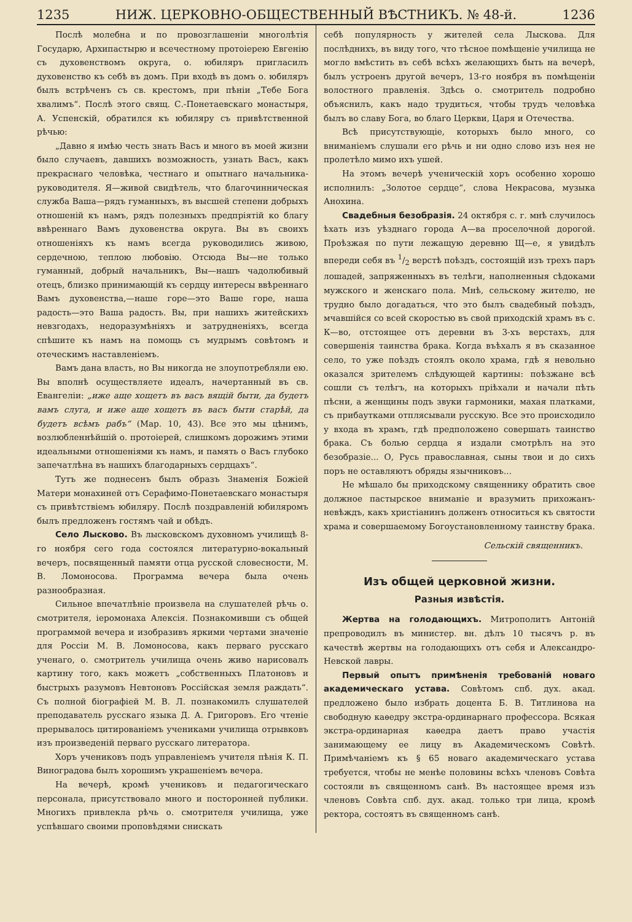1235 НИЖ. ЦЕРКОВНО-ОБЩЕСТВЕННЫЙ ВѢСТНИКЪ. № 48-й. 1236
Послѣ молебна и по провозглашеніи многолѣтія Государю, Архипастырю и всечестному протоіерею Евгенію съ духовенствомъ округа, о. юбиляръ пригласилъ духовенство къ себѣ въ домъ. При входѣ въ домъ о. юбиляръ былъ встрѣченъ съ св. крестомъ, при пѣніи „Тебе Бога хвалимъ“. Послѣ этого свящ. С.-Понетаевскаго монастыря, А. Успенскій, обратился къ юбиляру съ привѣтственной рѣчью:
„Давно я имѣю честь знать Васъ и много въ моей жизни было случаевъ, давшихъ возможность, узнать Васъ, какъ прекраснаго человѣка, честнаго и опытнаго начальника-руководителя. Я—живой свидѣтель, что благочинническая служба Ваша—рядъ гуманныхъ, въ высшей степени добрыхъ отношеній къ намъ, рядъ полезныхъ предпріятій ко благу ввѣреннаго Вамъ духовенства округа. Вы въ своихъ отношеніяхъ къ намъ всегда руководились живою, сердечною, теплою любовію. Отсюда Вы—не только гуманный, добрый начальникъ, Вы—нашъ чадолюбивый отецъ, близко принимающій къ сердцу интересы ввѣреннаго Вамъ духовенства,—наше горе—это Ваше горе, наша радость—это Ваша радость. Вы, при нашихъ житейскихъ невзгодахъ, недоразумѣніяхъ и затрудненіяхъ, всегда спѣшите къ намъ на помощь съ мудрымъ совѣтомъ и отеческимъ наставленіемъ.
Вамъ дана власть, но Вы никогда не злоупотребляли ею. Вы вполнѣ осуществляете идеалъ, начертанный въ св. Евангеліи: „иже аще хощетъ въ васъ вящій быти, да будетъ вамъ слуга, и иже аще хощетъ въ васъ быти старѣй, да будетъ всѣмъ рабъ“ (Мар. 10, 43). Все это мы цѣнимъ, возлюбленнѣйшій о. протоіерей, слишкомъ дорожимъ этими идеальными отношеніями къ намъ, и память о Васъ глубоко запечатлѣна въ нашихъ благодарныхъ сердцахъ“.
Тутъ же поднесенъ былъ образъ Знаменія Божіей Матери монахиней отъ Серафимо-Понетаевскаго монастыря съ привѣтствіемъ юбиляру. Послѣ поздравленій юбиляромъ былъ предложенъ гостямъ чай и обѣдъ.
Село Лысково. Въ лысковскомъ духовномъ училищѣ 8-го ноября сего года состоялся литературно-вокальный вечеръ, посвященный памяти отца русской словесности, М. В. Ломоносова. Программа вечера была очень разнообразная.
Сильное впечатлѣніе произвела на слушателей рѣчь о. смотрителя, іеромонаха Алексія. Познакомивши съ общей программой вечера и изобразивъ яркими чертами значеніе для Россіи М. В. Ломоносова, какъ перваго русскаго ученаго, о. смотритель училища очень живо нарисовалъ картину того, какъ можетъ „собственныхъ Платоновъ и быстрыхъ разумовъ Невтоновъ Россійская земля раждать“. Съ полной біографіей М. В. Л. познакомилъ слушателей преподаватель русскаго языка Д. А. Григоровъ. Его чтеніе прерывалось цитированіемъ учениками училища отрывковъ изъ произведеній перваго русскаго литератора.
Хоръ учениковъ подъ управленіемъ учителя пѣнія К. П. Виноградова былъ хорошимъ украшеніемъ вечера.
На вечерѣ, кромѣ учениковъ и педагогическаго персонала, присутствовало много и посторонней публики. Многихъ привлекла рѣчь о. смотрителя училища, уже успѣвшаго своими проповѣдями снискать
себѣ популярность у жителей села Лыскова. Для послѣднихъ, въ виду того, что тѣсное помѣщеніе училища не могло вмѣстить въ себѣ всѣхъ желающихъ быть на вечерѣ, былъ устроенъ другой вечеръ, 13-го ноября въ помѣщеніи волостного правленія. Здѣсь о. смотритель подробно объяснилъ, какъ надо трудиться, чтобы трудъ человѣка былъ во славу Бога, во благо Церкви, Царя и Отечества.
Всѣ присутствующіе, которыхъ было много, со вниманіемъ слушали его рѣчь и ни одно слово изъ нея не пролетѣло мимо ихъ ушей.
На этомъ вечерѣ ученическій хоръ особенно хорошо исполнилъ: „Золотое сердце“, слова Некрасова, музыка Анохина.
Свадебныя безобразія. 24 октября с. г. мнѣ случилось ѣхать изъ уѣзднаго города А—ва проселочной дорогой. Проѣзжая по пути лежащую деревню Щ—е, я увидѣлъ впереди себя въ 1/2 верстѣ поѣздъ, состоящій изъ трехъ паръ лошадей, запряженныхъ въ телѣги, наполненныя сѣдоками мужского и женскаго пола. Мнѣ, сельскому жителю, не трудно было догадаться, что это былъ свадебный поѣздъ, мчавшійся со всей скоростью въ свой приходскій храмъ въ с. К—во, отстоящее отъ деревни въ 3-хъ верстахъ, для совершенія таинства брака. Когда въѣхалъ я въ сказанное село, то уже поѣздъ стоялъ около храма, гдѣ я невольно оказался зрителемъ слѣдующей картины: поѣзжане всѣ сошли съ телѣгъ, на которыхъ пріѣхали и начали пѣть пѣсни, а женщины подъ звуки гармоники, махая платками, съ прибаутками отплясывали русскую. Все это происходило у входа въ храмъ, гдѣ предположено совершать таинство брака. Съ болью сердца я издали смотрѣлъ на это безобразіе... О, Русь православная, сыны твои и до сихъ поръ не оставляютъ обряды язычниковъ...
Не мѣшало бы приходскому священнику обратить свое должное пастырское вниманіе и вразумить прихожанъ-невѣждъ, какъ христіанинъ долженъ относиться къ святости храма и совершаемому Богоустановленному таинству брака.
Сельскій священникъ.
Изъ общей церковной жизни.
Разныя извѣстія.
Жертва на голодающихъ. Митрополитъ Антоній препроводилъ въ министер. вн. дѣлъ 10 тысячъ р. въ качествѣ жертвы на голодающихъ отъ себя и Александро-Невской лавры.
Первый опытъ примѣненія требованій новаго академическаго устава. Совѣтомъ спб. дух. акад. предложено было избрать доцента Б. В. Титлинова на свободную каѳедру экстра-ординарнаго профессора. Всякая экстра-ординарная каѳедра даетъ право участія занимающему ее лицу въ Академическомъ Совѣтѣ. Примѣчаніемъ къ § 65 новаго академическаго устава требуется, чтобы не менѣе половины всѣхъ членовъ Совѣта состояли въ священномъ санѣ. Въ настоящее время изъ членовъ Совѣта спб. дух. акад. только три лица, кромѣ ректора, состоятъ въ священномъ санѣ.